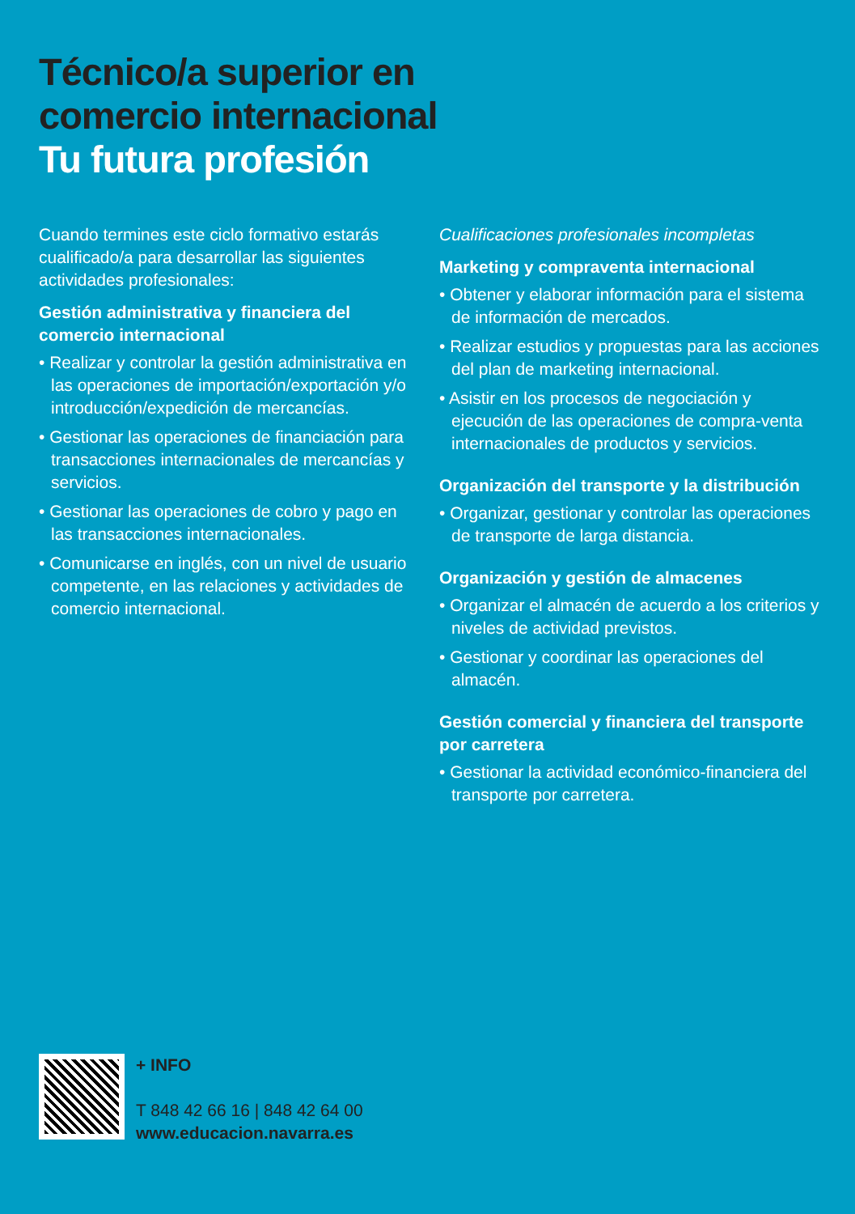Técnico/a superior en
comercio internacional
Tu futura profesión
Cuando termines este ciclo formativo estarás cualificado/a para desarrollar las siguientes actividades profesionales:
Gestión administrativa y financiera del comercio internacional
• Realizar y controlar la gestión administrativa en las operaciones de importación/exportación y/o introducción/expedición de mercancías.
• Gestionar las operaciones de financiación para transacciones internacionales de mercancías y servicios.
• Gestionar las operaciones de cobro y pago en las transacciones internacionales.
• Comunicarse en inglés, con un nivel de usuario competente, en las relaciones y actividades de comercio internacional.
Cualificaciones profesionales incompletas
Marketing y compraventa internacional
• Obtener y elaborar información para el sistema de información de mercados.
• Realizar estudios y propuestas para las acciones del plan de marketing internacional.
• Asistir en los procesos de negociación y ejecución de las operaciones de compra-venta internacionales de productos y servicios.
Organización del transporte y la distribución
• Organizar, gestionar y controlar las operaciones de transporte de larga distancia.
Organización y gestión de almacenes
• Organizar el almacén de acuerdo a los criterios y niveles de actividad previstos.
• Gestionar y coordinar las operaciones del almacén.
Gestión comercial y financiera del transporte por carretera
• Gestionar la actividad económico-financiera del transporte por carretera.
+ INFO
T 848 42 66 16 | 848 42 64 00
www.educacion.navarra.es